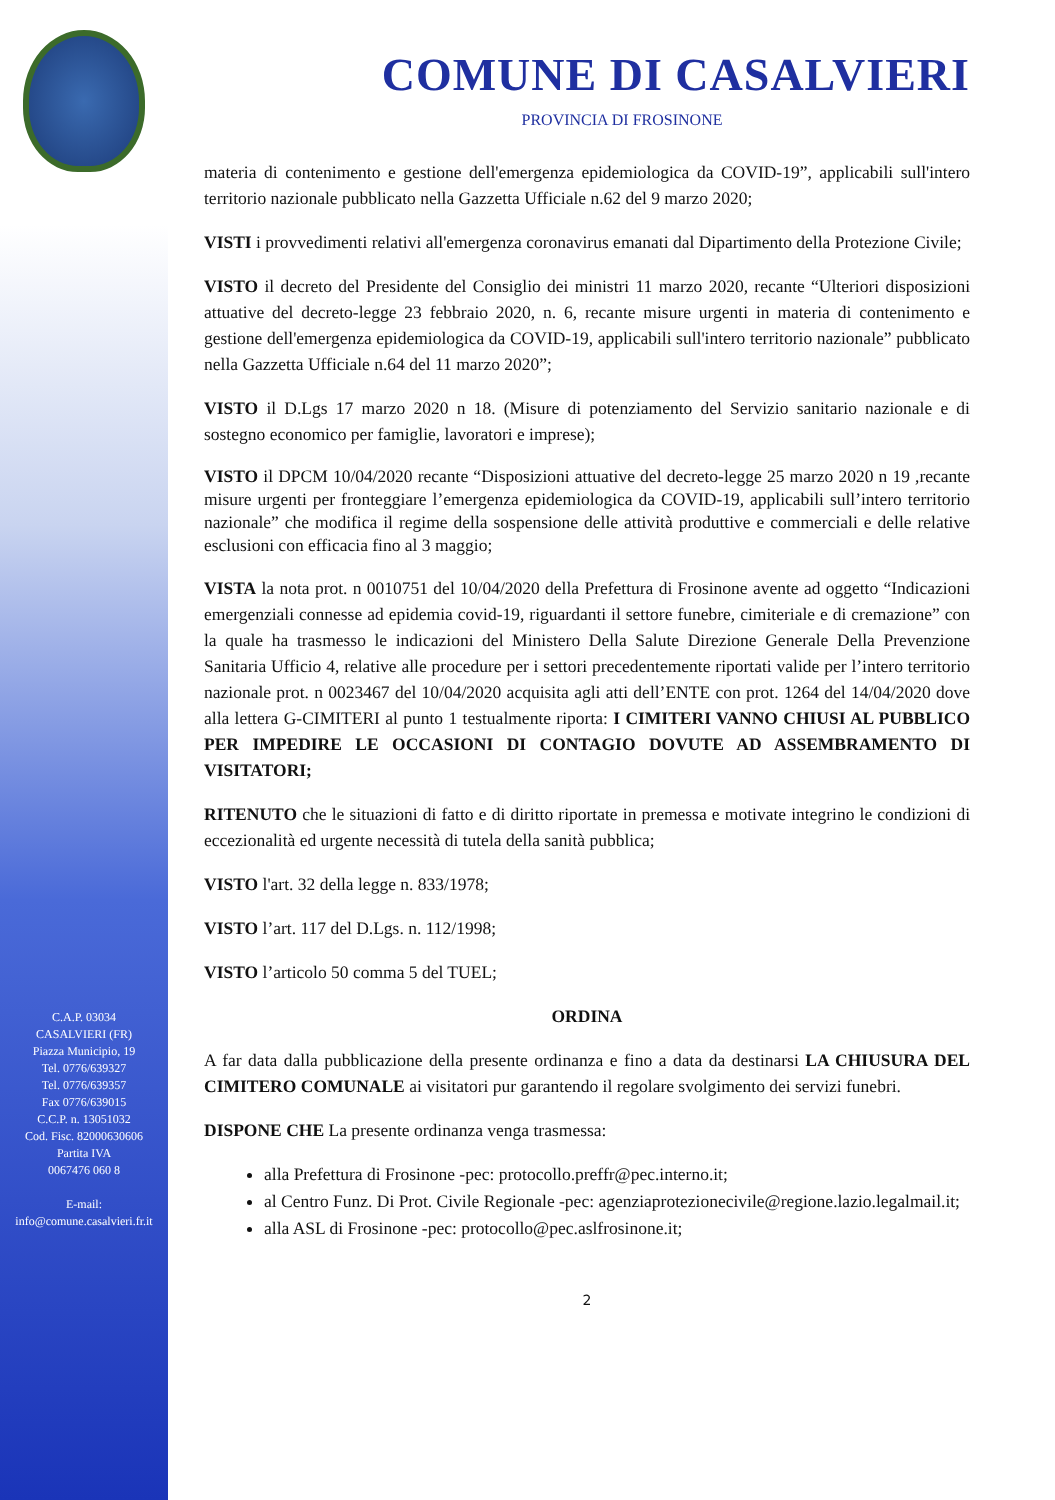C.A.P. 03034
CASALVIERI (FR)
Piazza Municipio, 19
Tel. 0776/639327
Tel. 0776/639357
Fax 0776/639015
C.C.P. n. 13051032
Cod. Fisc. 82000630606
Partita IVA
0067476 060 8
E-mail:
info@comune.casalvieri.fr.it
COMUNE DI CASALVIERI
PROVINCIA DI FROSINONE
materia di contenimento e gestione dell'emergenza epidemiologica da COVID-19”, applicabili sull'intero territorio nazionale pubblicato nella Gazzetta Ufficiale n.62 del 9 marzo 2020;
VISTI i provvedimenti relativi all'emergenza coronavirus emanati dal Dipartimento della Protezione Civile;
VISTO il decreto del Presidente del Consiglio dei ministri 11 marzo 2020, recante “Ulteriori disposizioni attuative del decreto-legge 23 febbraio 2020, n. 6, recante misure urgenti in materia di contenimento e gestione dell'emergenza epidemiologica da COVID-19, applicabili sull'intero territorio nazionale” pubblicato nella Gazzetta Ufficiale n.64 del 11 marzo 2020”;
VISTO il D.Lgs 17 marzo 2020 n 18. (Misure di potenziamento del Servizio sanitario nazionale e di sostegno economico per famiglie, lavoratori e imprese);
VISTO il DPCM 10/04/2020 recante “Disposizioni attuative del decreto-legge 25 marzo 2020 n 19 ,recante misure urgenti per fronteggiare l’emergenza epidemiologica da COVID-19, applicabili sull’intero territorio nazionale” che modifica il regime della sospensione delle attività produttive e commerciali e delle relative esclusioni con efficacia fino al 3 maggio;
VISTA la nota prot. n 0010751 del 10/04/2020 della Prefettura di Frosinone avente ad oggetto “Indicazioni emergenziali connesse ad epidemia covid-19, riguardanti il settore funebre, cimiteriale e di cremazione” con la quale ha trasmesso le indicazioni del Ministero Della Salute Direzione Generale Della Prevenzione Sanitaria Ufficio 4, relative alle procedure per i settori precedentemente riportati valide per l’intero territorio nazionale prot. n 0023467 del 10/04/2020 acquisita agli atti dell’ENTE con prot. 1264 del 14/04/2020 dove alla lettera G-CIMITERI al punto 1 testualmente riporta: I CIMITERI VANNO CHIUSI AL PUBBLICO PER IMPEDIRE LE OCCASIONI DI CONTAGIO DOVUTE AD ASSEMBRAMENTO DI VISITATORI;
RITENUTO che le situazioni di fatto e di diritto riportate in premessa e motivate integrino le condizioni di eccezionalità ed urgente necessità di tutela della sanità pubblica;
VISTO l'art. 32 della legge n. 833/1978;
VISTO l’art. 117 del D.Lgs. n. 112/1998;
VISTO l’articolo 50 comma 5 del TUEL;
ORDINA
A far data dalla pubblicazione della presente ordinanza e fino a data da destinarsi LA CHIUSURA DEL CIMITERO COMUNALE ai visitatori pur garantendo il regolare svolgimento dei servizi funebri.
DISPONE CHE La presente ordinanza venga trasmessa:
alla Prefettura di Frosinone -pec: protocollo.preffr@pec.interno.it;
al Centro Funz. Di Prot. Civile Regionale -pec: agenziaprotezionecivile@regione.lazio.legalmail.it;
alla ASL di Frosinone -pec: protocollo@pec.aslfrosinone.it;
2